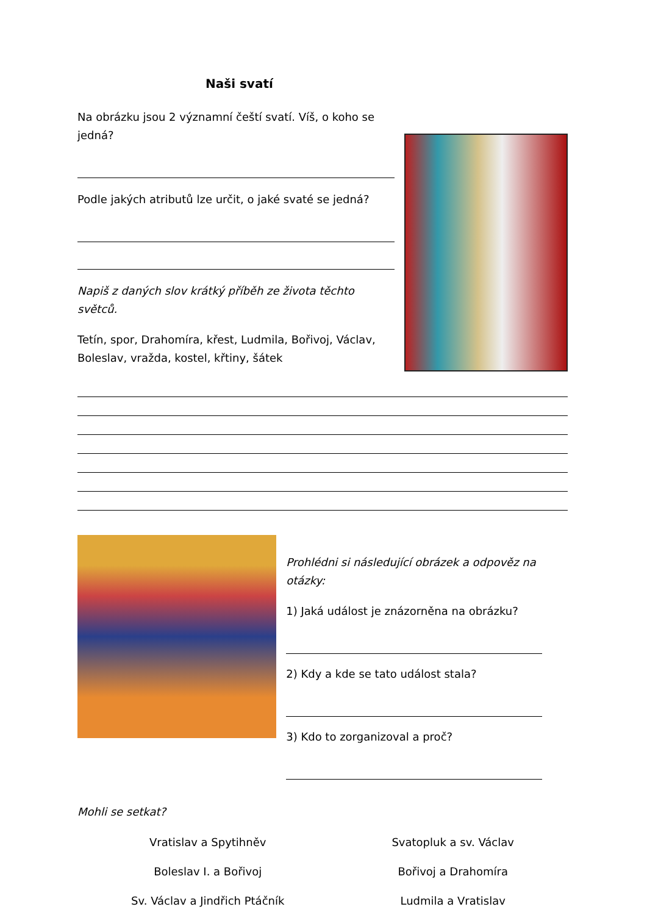Naši svatí
Na obrázku jsou 2 významní čeští svatí. Víš, o koho se jedná?
Podle jakých atributů lze určit, o jaké svaté se jedná?
Napiš z daných slov krátký příběh ze života těchto světců.
Tetín, spor, Drahomíra, křest, Ludmila, Bořivoj, Václav, Boleslav, vražda, kostel, křtiny, šátek
Prohlédni si následující obrázek a odpověz na otázky:
1) Jaká událost je znázorněna na obrázku?
2) Kdy a kde se tato událost stala?
3) Kdo to zorganizoval a proč?
Mohli se setkat?
Vratislav a Spytihněv
Boleslav I. a Bořivoj
Sv. Václav a Jindřich Ptáčník
Svatopluk a sv. Václav
Bořivoj a Drahomíra
Ludmila a Vratislav